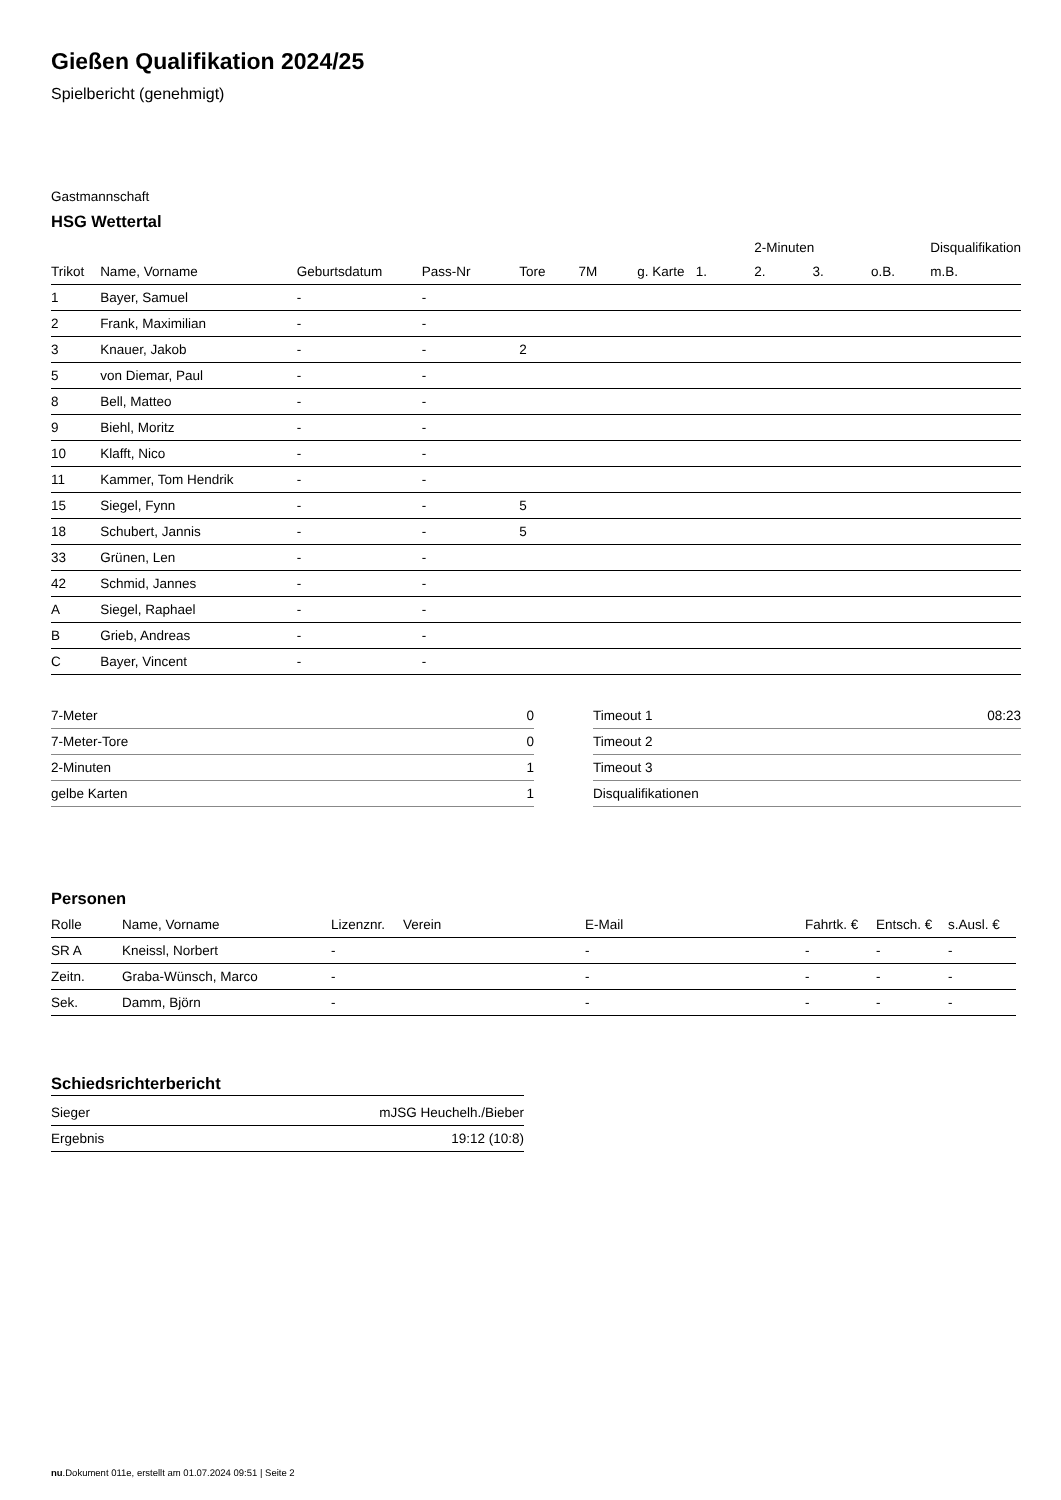Gießen Qualifikation 2024/25
Spielbericht (genehmigt)
Gastmannschaft
HSG Wettertal
| | | | | | | | | 2-Minuten | | | Disqualifikation |
| --- | --- | --- | --- | --- | --- | --- | --- | --- | --- | --- | --- |
| Trikot | Name, Vorname | Geburtsdatum | Pass-Nr | Tore | 7M | g. Karte | 1. | 2. | 3. | o.B. | m.B. |
| 1 | Bayer, Samuel | - | - | | | | | | | | |
| 2 | Frank, Maximilian | - | - | | | | | | | | |
| 3 | Knauer, Jakob | - | - | 2 | | | | | | | |
| 5 | von Diemar, Paul | - | - | | | | | | | | |
| 8 | Bell, Matteo | - | - | | | | | | | | |
| 9 | Biehl, Moritz | - | - | | | | | | | | |
| 10 | Klafft, Nico | - | - | | | | | | | | |
| 11 | Kammer, Tom Hendrik | - | - | | | | | | | | |
| 15 | Siegel, Fynn | - | - | 5 | | | | | | | |
| 18 | Schubert, Jannis | - | - | 5 | | | | | | | |
| 33 | Grünen, Len | - | - | | | | | | | | |
| 42 | Schmid, Jannes | - | - | | | | | | | | |
| A | Siegel, Raphael | - | - | | | | | | | | |
| B | Grieb, Andreas | - | - | | | | | | | | |
| C | Bayer, Vincent | - | - | | | | | | | | |
| 7-Meter | 0 |
| 7-Meter-Tore | 0 |
| 2-Minuten | 1 |
| gelbe Karten | 1 |
| Timeout 1 | 08:23 |
| Timeout 2 | |
| Timeout 3 | |
| Disqualifikationen | |
Personen
| Rolle | Name, Vorname | Lizenznr. | Verein | E-Mail | Fahrtk. € | Entsch. € | s.Ausl. € |
| --- | --- | --- | --- | --- | --- | --- | --- |
| SR A | Kneissl, Norbert | - | | - | - | - | - |
| Zeitn. | Graba-Wünsch, Marco | - | | - | - | - | - |
| Sek. | Damm, Björn | - | | - | - | - | - |
Schiedsrichterbericht
| Sieger | mJSG Heuchelh./Bieber |
| Ergebnis | 19:12 (10:8) |
nu.Dokument 011e, erstellt am 01.07.2024 09:51 | Seite 2